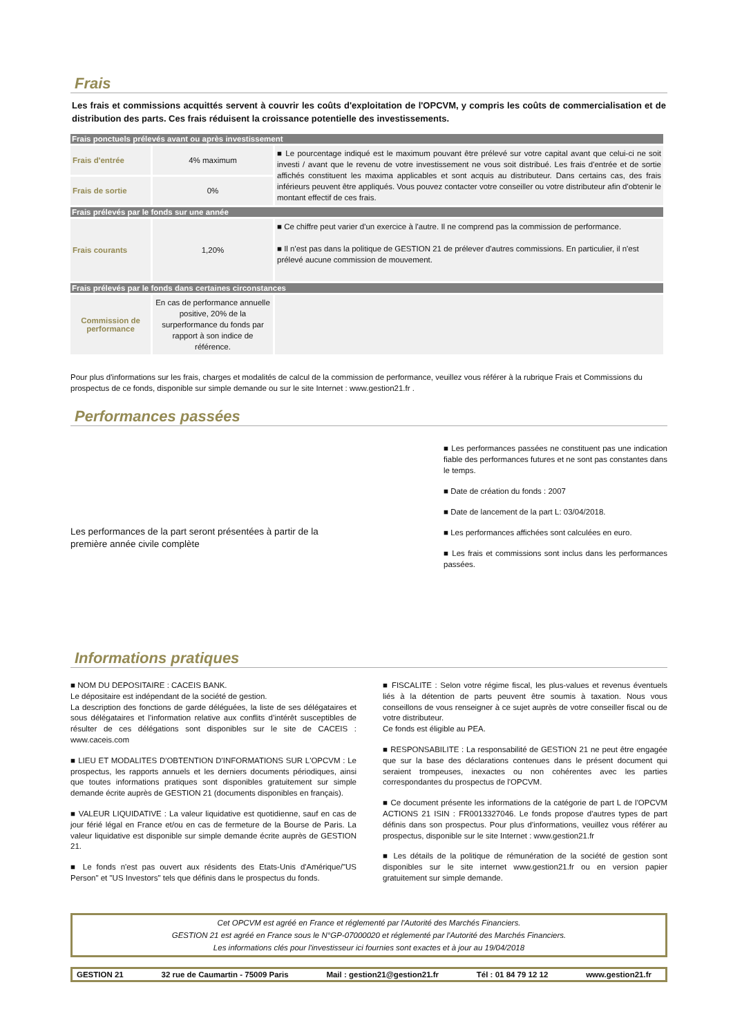Frais
Les frais et commissions acquittés servent à couvrir les coûts d'exploitation de l'OPCVM, y compris les coûts de commercialisation et de distribution des parts. Ces frais réduisent la croissance potentielle des investissements.
| Frais ponctuels prélevés avant ou après investissement | | |
| Frais d'entrée | 4% maximum | ■ Le pourcentage indiqué est le maximum pouvant être prélevé sur votre capital avant que celui-ci ne soit investi / avant que le revenu de votre investissement ne vous soit distribué. Les frais d'entrée et de sortie affichés constituent les maxima applicables et sont acquis au distributeur. Dans certains cas, des frais inférieurs peuvent être appliqués. Vous pouvez contacter votre conseiller ou votre distributeur afin d'obtenir le montant effectif de ces frais. |
| Frais de sortie | 0% | |
| Frais prélevés par le fonds sur une année | | |
| Frais courants | 1,20% | ■ Ce chiffre peut varier d'un exercice à l'autre. Il ne comprend pas la commission de performance. ■ Il n'est pas dans la politique de GESTION 21 de prélever d'autres commissions. En particulier, il n'est prélevé aucune commission de mouvement. |
| Frais prélevés par le fonds dans certaines circonstances | | |
| Commission de performance | En cas de performance annuelle positive, 20% de la surperformance du fonds par rapport à son indice de référence. | |
Pour plus d'informations sur les frais, charges et modalités de calcul de la commission de performance, veuillez vous référer à la rubrique Frais et Commissions du prospectus de ce fonds, disponible sur simple demande ou sur le site Internet : www.gestion21.fr .
Performances passées
Les performances de la part seront présentées à partir de la première année civile complète
■ Les performances passées ne constituent pas une indication fiable des performances futures et ne sont pas constantes dans le temps.
■ Date de création du fonds : 2007
■ Date de lancement de la part L: 03/04/2018.
■ Les performances affichées sont calculées en euro.
■ Les frais et commissions sont inclus dans les performances passées.
Informations pratiques
■ NOM DU DEPOSITAIRE : CACEIS BANK.
Le dépositaire est indépendant de la société de gestion.
La description des fonctions de garde déléguées, la liste de ses délégataires et sous délégataires et l’information relative aux conflits d’intérêt susceptibles de résulter de ces délégations sont disponibles sur le site de CACEIS : www.caceis.com
■ LIEU ET MODALITES D'OBTENTION D'INFORMATIONS SUR L'OPCVM : Le prospectus, les rapports annuels et les derniers documents périodiques, ainsi que toutes informations pratiques sont disponibles gratuitement sur simple demande écrite auprès de GESTION 21 (documents disponibles en français).
■ VALEUR LIQUIDATIVE : La valeur liquidative est quotidienne, sauf en cas de jour férié légal en France et/ou en cas de fermeture de la Bourse de Paris. La valeur liquidative est disponible sur simple demande écrite auprès de GESTION 21.
■ Le fonds n'est pas ouvert aux résidents des Etats-Unis d'Amérique/"US Person" et "US Investors" tels que définis dans le prospectus du fonds.
■ FISCALITE : Selon votre régime fiscal, les plus-values et revenus éventuels liés à la détention de parts peuvent être soumis à taxation. Nous vous conseillons de vous renseigner à ce sujet auprès de votre conseiller fiscal ou de votre distributeur.
Ce fonds est éligible au PEA.
■ RESPONSABILITE : La responsabilité de GESTION 21 ne peut être engagée que sur la base des déclarations contenues dans le présent document qui seraient trompeuses, inexactes ou non cohérentes avec les parties correspondantes du prospectus de l'OPCVM.
■ Ce document présente les informations de la catégorie de part L de l'OPCVM ACTIONS 21 ISIN : FR0013327046. Le fonds propose d'autres types de part définis dans son prospectus. Pour plus d'informations, veuillez vous référer au prospectus, disponible sur le site Internet : www.gestion21.fr
■ Les détails de la politique de rémunération de la société de gestion sont disponibles sur le site internet www.gestion21.fr ou en version papier gratuitement sur simple demande.
Cet OPCVM est agréé en France et réglementé par l'Autorité des Marchés Financiers.
GESTION 21 est agréé en France sous le N°GP-07000020 et réglementé par l'Autorité des Marchés Financiers.
Les informations clés pour l'investisseur ici fournies sont exactes et à jour au 19/04/2018
GESTION 21 32 rue de Caumartin - 75009 Paris Mail : gestion21@gestion21.fr Tél : 01 84 79 12 12 www.gestion21.fr